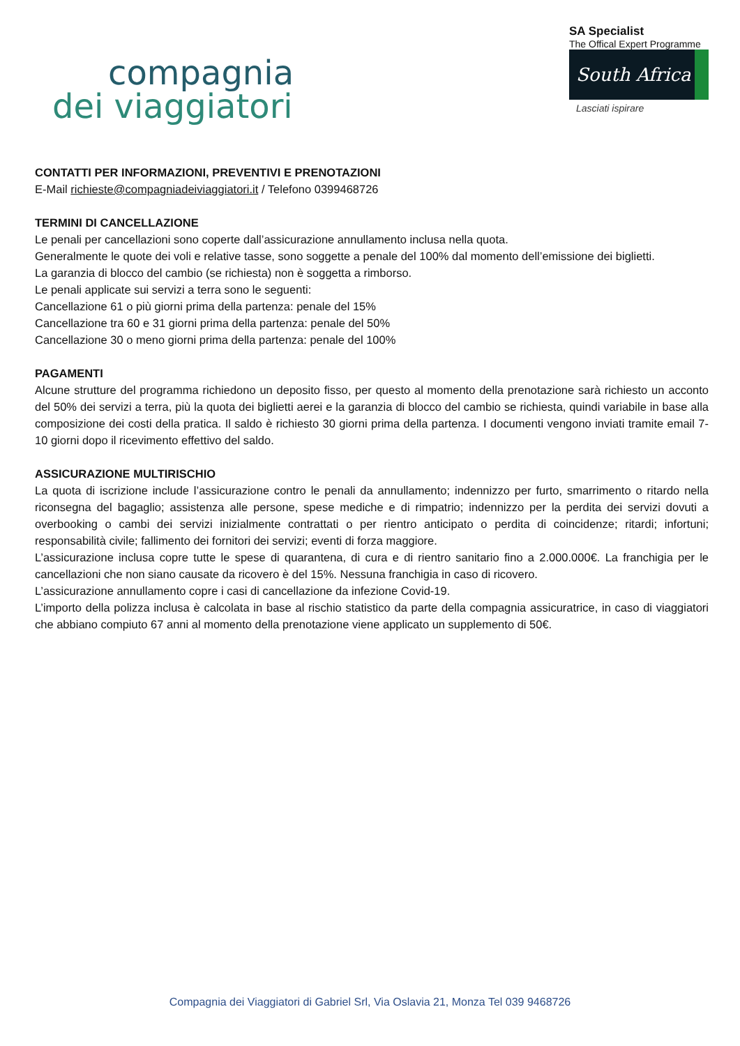compagnia
dei viaggiatori
SA Specialist
The Offical Expert Programme
South Africa
Lasciati ispirare
CONTATTI PER INFORMAZIONI, PREVENTIVI E PRENOTAZIONI
E-Mail richieste@compagniadeiviaggiatori.it / Telefono 0399468726
TERMINI DI CANCELLAZIONE
Le penali per cancellazioni sono coperte dall’assicurazione annullamento inclusa nella quota.
Generalmente le quote dei voli e relative tasse, sono soggette a penale del 100% dal momento dell’emissione dei biglietti.
La garanzia di blocco del cambio (se richiesta) non è soggetta a rimborso.
Le penali applicate sui servizi a terra sono le seguenti:
Cancellazione 61 o più giorni prima della partenza: penale del 15%
Cancellazione tra 60 e 31 giorni prima della partenza: penale del 50%
Cancellazione 30 o meno giorni prima della partenza: penale del 100%
PAGAMENTI
Alcune strutture del programma richiedono un deposito fisso, per questo al momento della prenotazione sarà richiesto un acconto del 50% dei servizi a terra, più la quota dei biglietti aerei e la garanzia di blocco del cambio se richiesta, quindi variabile in base alla composizione dei costi della pratica. Il saldo è richiesto 30 giorni prima della partenza. I documenti vengono inviati tramite email 7-10 giorni dopo il ricevimento effettivo del saldo.
ASSICURAZIONE MULTIRISCHIO
La quota di iscrizione include l’assicurazione contro le penali da annullamento; indennizzo per furto, smarrimento o ritardo nella riconsegna del bagaglio; assistenza alle persone, spese mediche e di rimpatrio; indennizzo per la perdita dei servizi dovuti a overbooking o cambi dei servizi inizialmente contrattati o per rientro anticipato o perdita di coincidenze; ritardi; infortuni; responsabilità civile; fallimento dei fornitori dei servizi; eventi di forza maggiore.
L’assicurazione inclusa copre tutte le spese di quarantena, di cura e di rientro sanitario fino a 2.000.000€. La franchigia per le cancellazioni che non siano causate da ricovero è del 15%. Nessuna franchigia in caso di ricovero.
L’assicurazione annullamento copre i casi di cancellazione da infezione Covid-19.
L’importo della polizza inclusa è calcolata in base al rischio statistico da parte della compagnia assicuratrice, in caso di viaggiatori che abbiano compiuto 67 anni al momento della prenotazione viene applicato un supplemento di 50€.
Compagnia dei Viaggiatori di Gabriel Srl, Via Oslavia 21, Monza Tel 039 9468726